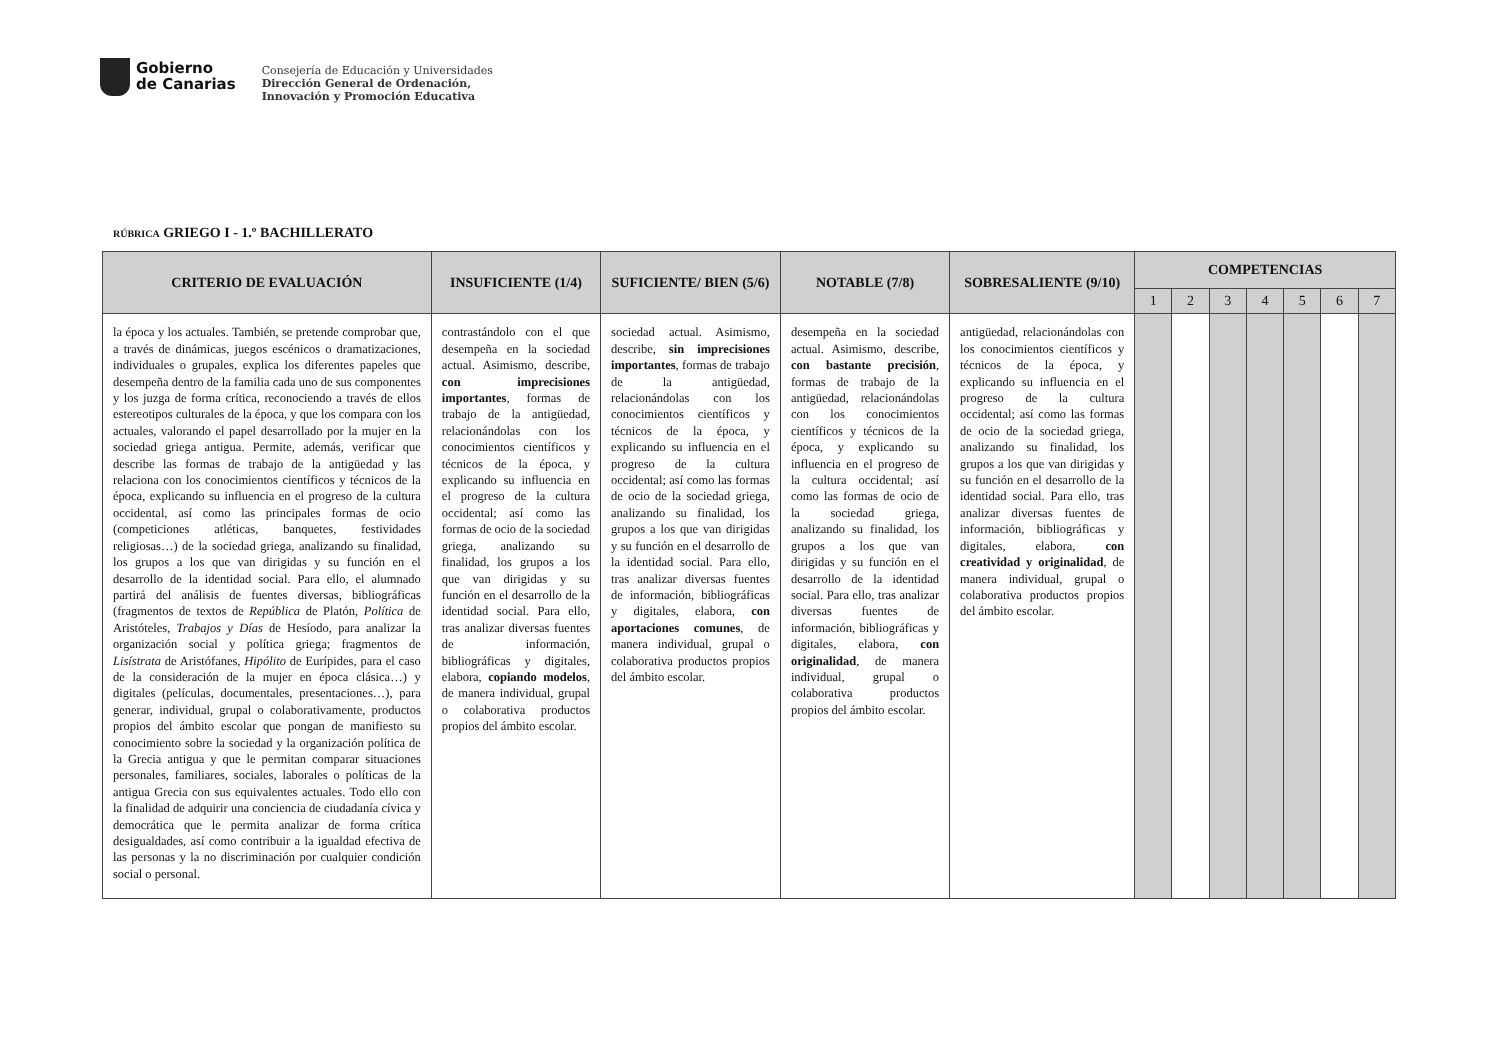Gobierno
de Canarias
Consejería de Educación y Universidades
Dirección General de Ordenación,
Innovación y Promoción Educativa
RÚBRICA GRIEGO I - 1.º BACHILLERATO
| CRITERIO DE EVALUACIÓN | INSUFICIENTE (1/4) | SUFICIENTE/ BIEN (5/6) | NOTABLE (7/8) | SOBRESALIENTE (9/10) | COMPETENCIAS | | | | | | |
| --- | --- | --- | --- | --- | --- | --- | --- | --- | --- | --- | --- |
| | | | | | 1 | 2 | 3 | 4 | 5 | 6 | 7 |
| la época y los actuales. También, se pretende comprobar que, a través de dinámicas, juegos escénicos o dramatizaciones, individuales o grupales, explica los diferentes papeles que desempeña dentro de la familia cada uno de sus componentes y los juzga de forma crítica, reconociendo a través de ellos estereotipos culturales de la época, y que los compara con los actuales, valorando el papel desarrollado por la mujer en la sociedad griega antigua. Permite, además, verificar que describe las formas de trabajo de la antigüedad y las relaciona con los conocimientos científicos y técnicos de la época, explicando su influencia en el progreso de la cultura occidental, así como las principales formas de ocio (competiciones atléticas, banquetes, festividades religiosas…) de la sociedad griega, analizando su finalidad, los grupos a los que van dirigidas y su función en el desarrollo de la identidad social. Para ello, el alumnado partirá del análisis de fuentes diversas, bibliográficas (fragmentos de textos de República de Platón, Política de Aristóteles, Trabajos y Días de Hesíodo, para analizar la organización social y política griega; fragmentos de Lisístrata de Aristófanes, Hipólito de Eurípides, para el caso de la consideración de la mujer en época clásica…) y digitales (películas, documentales, presentaciones…), para generar, individual, grupal o colaborativamente, productos propios del ámbito escolar que pongan de manifiesto su conocimiento sobre la sociedad y la organización política de la Grecia antigua y que le permitan comparar situaciones personales, familiares, sociales, laborales o políticas de la antigua Grecia con sus equivalentes actuales. Todo ello con la finalidad de adquirir una conciencia de ciudadanía cívica y democrática que le permita analizar de forma crítica desigualdades, así como contribuir a la igualdad efectiva de las personas y la no discriminación por cualquier condición social o personal. | contrastándolo con el que desempeña en la sociedad actual. Asimismo, describe, con imprecisiones importantes , formas de trabajo de la antigüedad, relacionándolas con los conocimientos científicos y técnicos de la época, y explicando su influencia en el progreso de la cultura occidental; así como las formas de ocio de la sociedad griega, analizando su finalidad, los grupos a los que van dirigidas y su función en el desarrollo de la identidad social. Para ello, tras analizar diversas fuentes de información, bibliográficas y digitales, elabora, copiando modelos , de manera individual, grupal o colaborativa productos propios del ámbito escolar. | sociedad actual. Asimismo, describe, sin imprecisiones importantes , formas de trabajo de la antigüedad, relacionándolas con los conocimientos científicos y técnicos de la época, y explicando su influencia en el progreso de la cultura occidental; así como las formas de ocio de la sociedad griega, analizando su finalidad, los grupos a los que van dirigidas y su función en el desarrollo de la identidad social. Para ello, tras analizar diversas fuentes de información, bibliográficas y digitales, elabora, con aportaciones comunes , de manera individual, grupal o colaborativa productos propios del ámbito escolar. | desempeña en la sociedad actual. Asimismo, describe, con bastante precisión , formas de trabajo de la antigüedad, relacionándolas con los conocimientos científicos y técnicos de la época, y explicando su influencia en el progreso de la cultura occidental; así como las formas de ocio de la sociedad griega, analizando su finalidad, los grupos a los que van dirigidas y su función en el desarrollo de la identidad social. Para ello, tras analizar diversas fuentes de información, bibliográficas y digitales, elabora, con originalidad , de manera individual, grupal o colaborativa productos propios del ámbito escolar. | antigüedad, relacionándolas con los conocimientos científicos y técnicos de la época, y explicando su influencia en el progreso de la cultura occidental; así como las formas de ocio de la sociedad griega, analizando su finalidad, los grupos a los que van dirigidas y su función en el desarrollo de la identidad social. Para ello, tras analizar diversas fuentes de información, bibliográficas y digitales, elabora, con creatividad y originalidad , de manera individual, grupal o colaborativa productos propios del ámbito escolar. | | | | | | | |